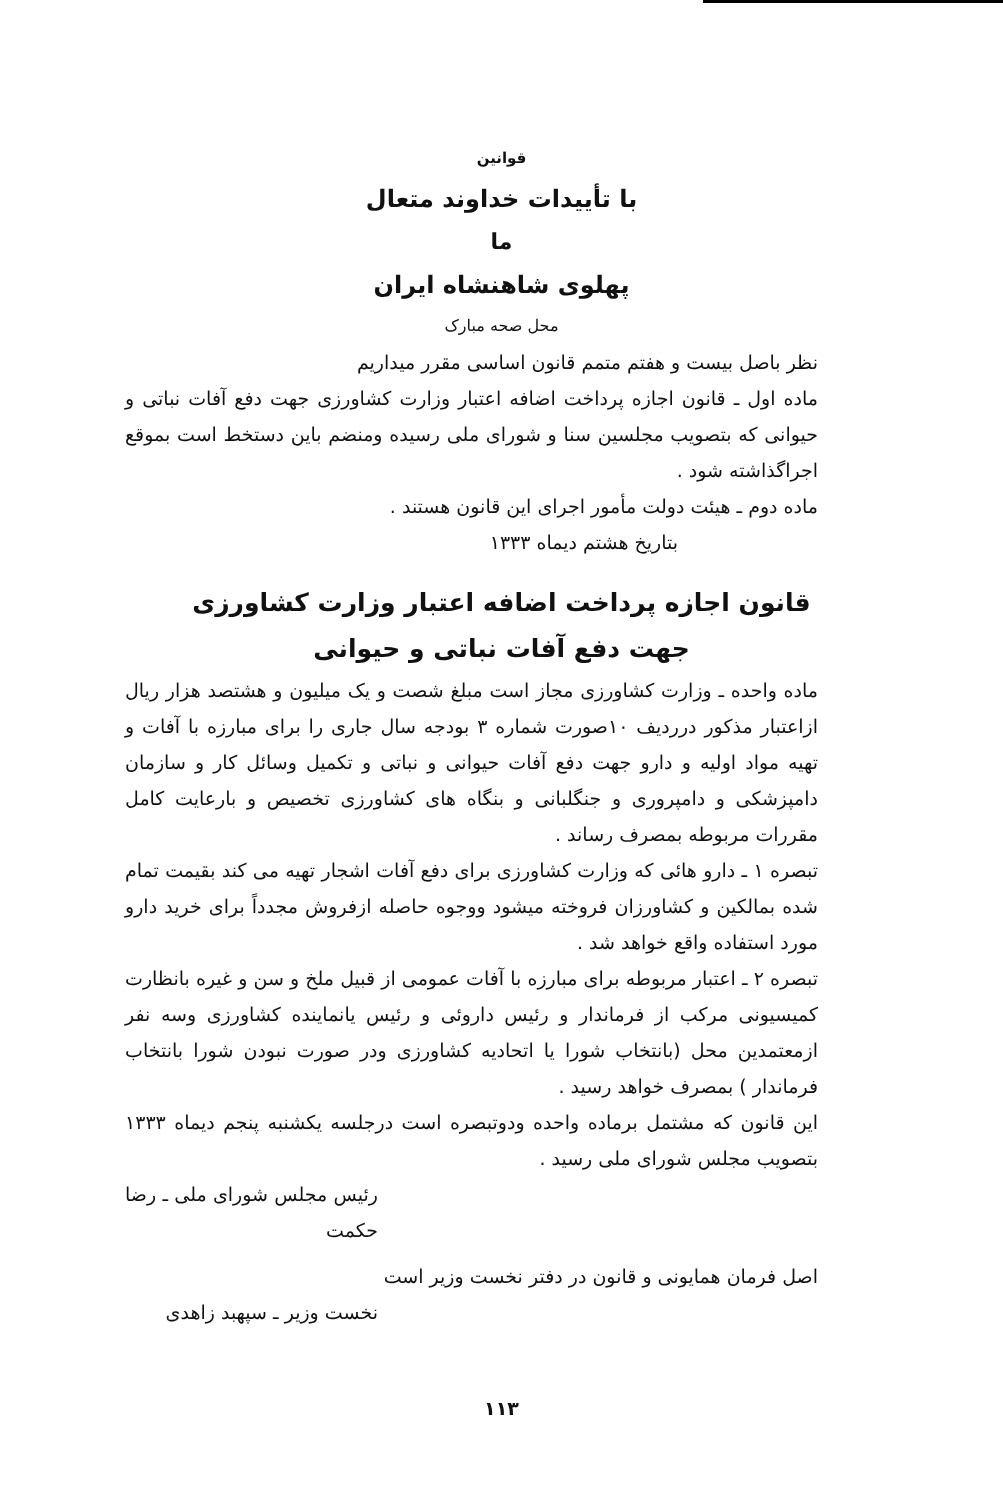قوانین
با تأییدات خداوند متعال
ما
پهلوی شاهنشاه ایران
محل صحه مبارک
نظر باصل بیست و هفتم متمم قانون اساسی مقرر میداریم
ماده اول ـ قانون اجازه پرداخت اضافه اعتبار وزارت کشاورزی جهت دفع آفات نباتی و حیوانی که بتصویب مجلسین سنا و شورای ملی رسیده ومنضم باین دستخط است بموقع اجراگذاشته شود .
ماده دوم ـ هیئت دولت مأمور اجرای این قانون هستند .
بتاریخ هشتم دیماه ۱۳۳۳
قانون اجازه پرداخت اضافه اعتبار وزارت کشاورزی
جهت دفع آفات نباتی و حیوانی
ماده واحده ـ وزارت کشاورزی مجاز است مبلغ شصت و یک میلیون و هشتصد هزار ریال ازاعتبار مذکور درردیف ۱۰صورت شماره ۳ بودجه سال جاری را برای مبارزه با آفات و تهیه مواد اولیه و دارو جهت دفع آفات حیوانی و نباتی و تکمیل وسائل کار و سازمان دامپزشکی و دامپروری و جنگلبانی و بنگاه های کشاورزی تخصیص و بارعایت کامل مقررات مربوطه بمصرف رساند .
تبصره ۱ ـ دارو هائی که وزارت کشاورزی برای دفع آفات اشجار تهیه می کند بقیمت تمام شده بمالکین و کشاورزان فروخته میشود ووجوه حاصله ازفروش مجدداً برای خرید دارو مورد استفاده واقع خواهد شد .
تبصره ۲ ـ اعتبار مربوطه برای مبارزه با آفات عمومی از قبیل ملخ و سن و غیره بانظارت کمیسیونی مرکب از فرماندار و رئیس داروئی و رئیس یانماینده کشاورزی وسه نفر ازمعتمدین محل (بانتخاب شورا یا اتحادیه کشاورزی ودر صورت نبودن شورا بانتخاب فرماندار ) بمصرف خواهد رسید .
این قانون که مشتمل برماده واحده ودوتبصره است درجلسه یکشنبه پنجم دیماه ۱۳۳۳ بتصویب مجلس شورای ملی رسید .
رئیس مجلس شورای ملی ـ رضا حکمت
اصل فرمان همایونی و قانون در دفتر نخست وزیر است
نخست وزیر ـ سپهبد زاهدی
۱۱۳